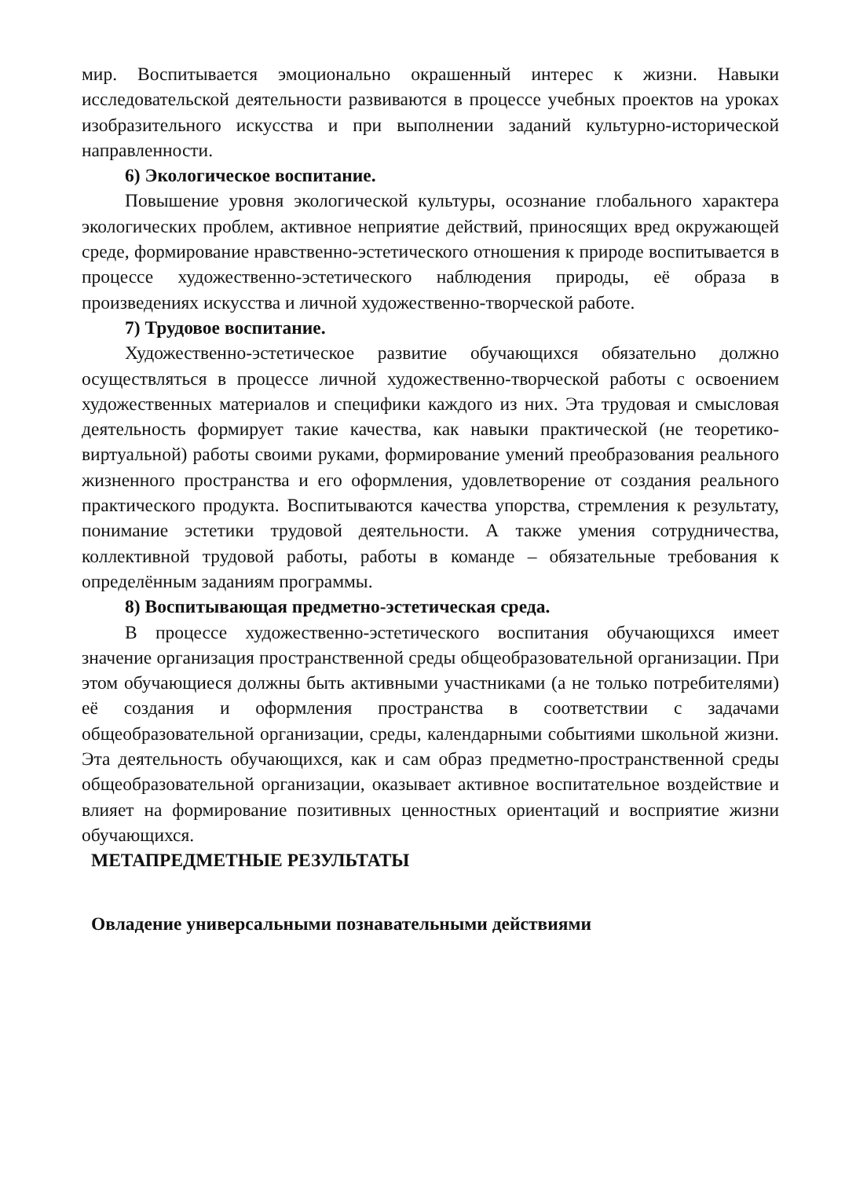мир. Воспитывается эмоционально окрашенный интерес к жизни. Навыки исследовательской деятельности развиваются в процессе учебных проектов на уроках изобразительного искусства и при выполнении заданий культурно-исторической направленности.
6) Экологическое воспитание.
Повышение уровня экологической культуры, осознание глобального характера экологических проблем, активное неприятие действий, приносящих вред окружающей среде, формирование нравственно-эстетического отношения к природе воспитывается в процессе художественно-эстетического наблюдения природы, её образа в произведениях искусства и личной художественно-творческой работе.
7) Трудовое воспитание.
Художественно-эстетическое развитие обучающихся обязательно должно осуществляться в процессе личной художественно-творческой работы с освоением художественных материалов и специфики каждого из них. Эта трудовая и смысловая деятельность формирует такие качества, как навыки практической (не теоретико-виртуальной) работы своими руками, формирование умений преобразования реального жизненного пространства и его оформления, удовлетворение от создания реального практического продукта. Воспитываются качества упорства, стремления к результату, понимание эстетики трудовой деятельности. А также умения сотрудничества, коллективной трудовой работы, работы в команде – обязательные требования к определённым заданиям программы.
8) Воспитывающая предметно-эстетическая среда.
В процессе художественно-эстетического воспитания обучающихся имеет значение организация пространственной среды общеобразовательной организации. При этом обучающиеся должны быть активными участниками (а не только потребителями) её создания и оформления пространства в соответствии с задачами общеобразовательной организации, среды, календарными событиями школьной жизни. Эта деятельность обучающихся, как и сам образ предметно-пространственной среды общеобразовательной организации, оказывает активное воспитательное воздействие и влияет на формирование позитивных ценностных ориентаций и восприятие жизни обучающихся.
МЕТАПРЕДМЕТНЫЕ РЕЗУЛЬТАТЫ
Овладение универсальными познавательными действиями